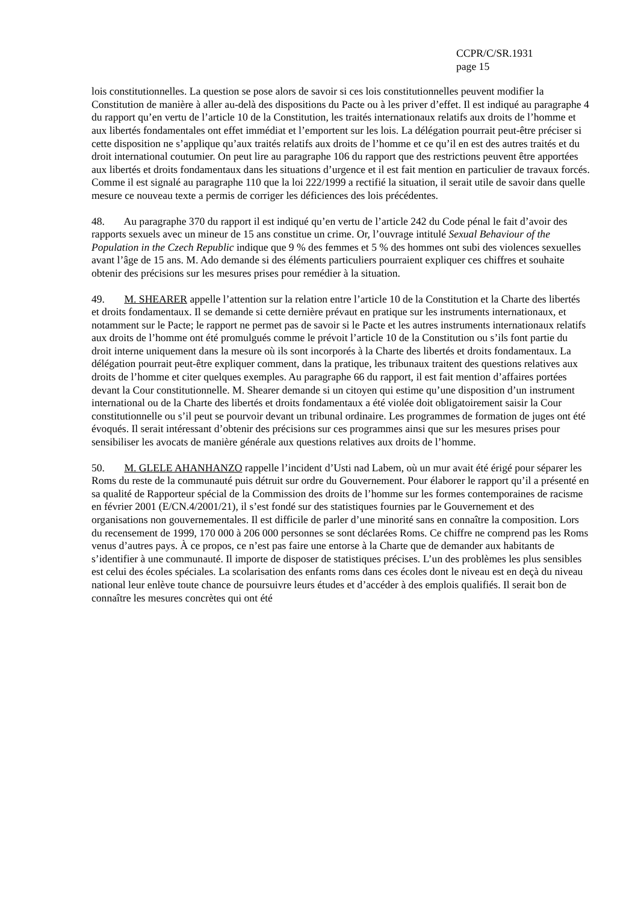CCPR/C/SR.1931
page 15
lois constitutionnelles. La question se pose alors de savoir si ces lois constitutionnelles peuvent modifier la Constitution de manière à aller au-delà des dispositions du Pacte ou à les priver d’effet. Il est indiqué au paragraphe 4 du rapport qu’en vertu de l’article 10 de la Constitution, les traités internationaux relatifs aux droits de l’homme et aux libertés fondamentales ont effet immédiat et l’emportent sur les lois. La délégation pourrait peut-être préciser si cette disposition ne s’applique qu’aux traités relatifs aux droits de l’homme et ce qu’il en est des autres traités et du droit international coutumier. On peut lire au paragraphe 106 du rapport que des restrictions peuvent être apportées aux libertés et droits fondamentaux dans les situations d’urgence et il est fait mention en particulier de travaux forcés. Comme il est signalé au paragraphe 110 que la loi 222/1999 a rectifié la situation, il serait utile de savoir dans quelle mesure ce nouveau texte a permis de corriger les déficiences des lois précédentes.
48. Au paragraphe 370 du rapport il est indiqué qu’en vertu de l’article 242 du Code pénal le fait d’avoir des rapports sexuels avec un mineur de 15 ans constitue un crime. Or, l’ouvrage intitulé Sexual Behaviour of the Population in the Czech Republic indique que 9 % des femmes et 5 % des hommes ont subi des violences sexuelles avant l’âge de 15 ans. M. Ado demande si des éléments particuliers pourraient expliquer ces chiffres et souhaite obtenir des précisions sur les mesures prises pour remédier à la situation.
49. M. SHEARER appelle l’attention sur la relation entre l’article 10 de la Constitution et la Charte des libertés et droits fondamentaux. Il se demande si cette dernière prévaut en pratique sur les instruments internationaux, et notamment sur le Pacte; le rapport ne permet pas de savoir si le Pacte et les autres instruments internationaux relatifs aux droits de l’homme ont été promulgués comme le prévoit l’article 10 de la Constitution ou s’ils font partie du droit interne uniquement dans la mesure où ils sont incorporés à la Charte des libertés et droits fondamentaux. La délégation pourrait peut-être expliquer comment, dans la pratique, les tribunaux traitent des questions relatives aux droits de l’homme et citer quelques exemples. Au paragraphe 66 du rapport, il est fait mention d’affaires portées devant la Cour constitutionnelle. M. Shearer demande si un citoyen qui estime qu’une disposition d’un instrument international ou de la Charte des libertés et droits fondamentaux a été violée doit obligatoirement saisir la Cour constitutionnelle ou s’il peut se pourvoir devant un tribunal ordinaire. Les programmes de formation de juges ont été évoqués. Il serait intéressant d’obtenir des précisions sur ces programmes ainsi que sur les mesures prises pour sensibiliser les avocats de manière générale aux questions relatives aux droits de l’homme.
50. M. GLELE AHANHANZO rappelle l’incident d’Usti nad Labem, où un mur avait été érigé pour séparer les Roms du reste de la communauté puis détruit sur ordre du Gouvernement. Pour élaborer le rapport qu’il a présenté en sa qualité de Rapporteur spécial de la Commission des droits de l’homme sur les formes contemporaines de racisme en février 2001 (E/CN.4/2001/21), il s’est fondé sur des statistiques fournies par le Gouvernement et des organisations non gouvernementales. Il est difficile de parler d’une minorité sans en connaître la composition. Lors du recensement de 1999, 170 000 à 206 000 personnes se sont déclarées Roms. Ce chiffre ne comprend pas les Roms venus d’autres pays. À ce propos, ce n’est pas faire une entorse à la Charte que de demander aux habitants de s’identifier à une communauté. Il importe de disposer de statistiques précises. L’un des problèmes les plus sensibles est celui des écoles spéciales. La scolarisation des enfants roms dans ces écoles dont le niveau est en deçà du niveau national leur enlève toute chance de poursuivre leurs études et d’accéder à des emplois qualifiés. Il serait bon de connaître les mesures concrètes qui ont été